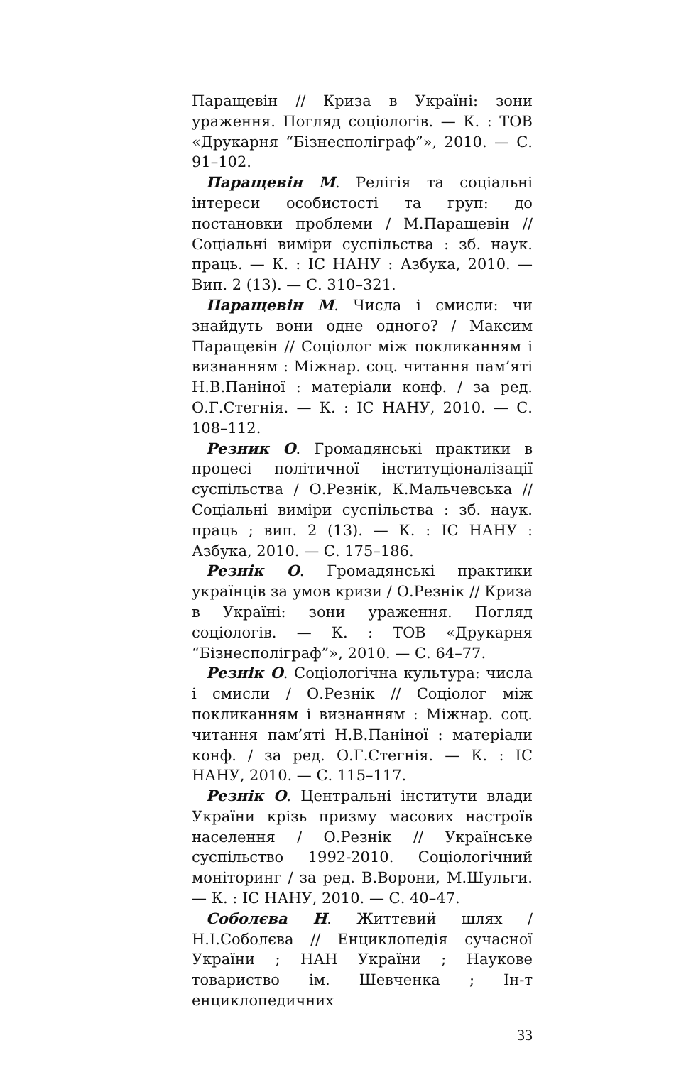Паращевін // Криза в Україні: зони ураження. Погляд соціологів. — К. : ТОВ «Друкарня “Бізнесполіграф”», 2010. — С. 91–102.
Паращевін М. Релігія та соціальні інтереси особистості та груп: до постановки проблеми / М.Паращевін // Соціальні виміри суспільства : зб. наук. праць. — К. : ІС НАНУ : Азбука, 2010. — Вип. 2 (13). — С. 310–321.
Паращевін М. Числа і смисли: чи знайдуть вони одне одного? / Максим Паращевін // Соціолог між покликанням і визнанням : Міжнар. соц. читання пам’яті Н.В.Паніної : матеріали конф. / за ред. О.Г.Стегнія. — К. : ІС НАНУ, 2010. — С. 108–112.
Резник О. Громадянські практики в процесі політичної інституціоналізації суспільства / О.Резнік, К.Мальчевська // Соціальні виміри суспільства : зб. наук. праць ; вип. 2 (13). — К. : ІС НАНУ : Азбука, 2010. — С. 175–186.
Резнік О. Громадянські практики українців за умов кризи / О.Резнік // Криза в Україні: зони ураження. Погляд соціологів. — К. : ТОВ «Друкарня “Бізнесполіграф”», 2010. — С. 64–77.
Резнік О. Соціологічна культура: числа і смисли / О.Резнік // Соціолог між покликанням і визнанням : Міжнар. соц. читання пам’яті Н.В.Паніної : матеріали конф. / за ред. О.Г.Стегнія. — К. : ІС НАНУ, 2010. — С. 115–117.
Резнік О. Центральні інститути влади України крізь призму масових настроїв населення / О.Резнік // Українське суспільство 1992-2010. Соціологічний моніторинг / за ред. В.Ворони, М.Шульги. — К. : ІС НАНУ, 2010. — С. 40–47.
Соболєва Н. Життєвий шлях / Н.І.Соболєва // Енциклопедія сучасної України ; НАН України ; Наукове товариство ім. Шевченка ; Ін-т енциклопедичних
33